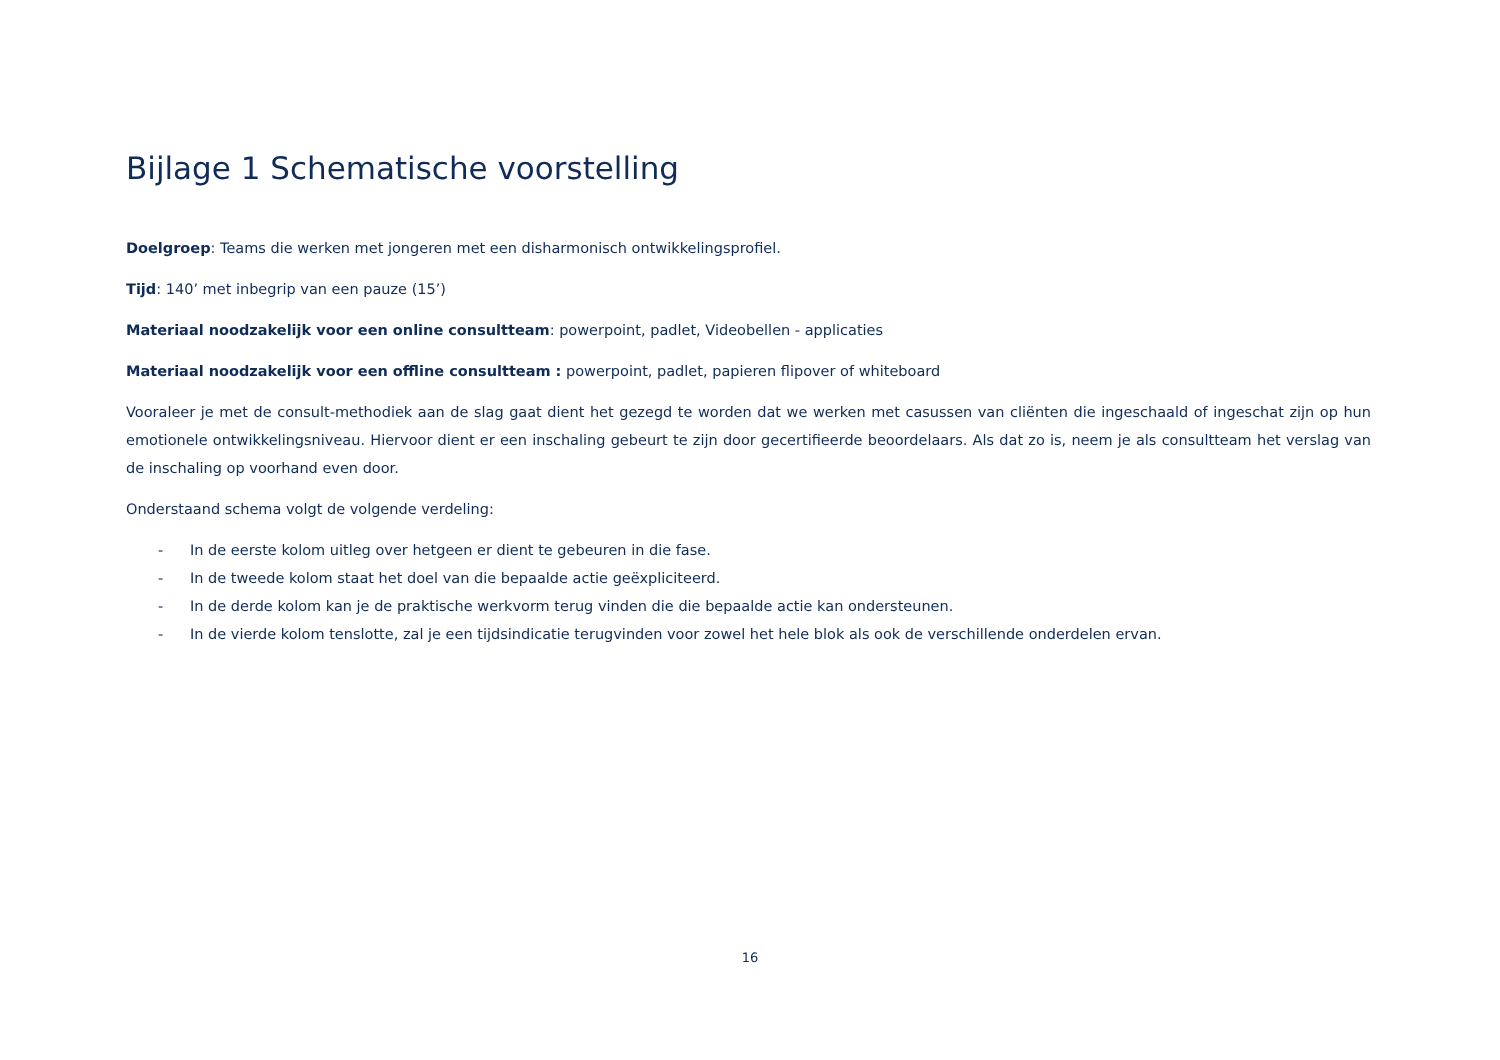Bijlage 1 Schematische voorstelling
Doelgroep: Teams die werken met jongeren met een disharmonisch ontwikkelingsprofiel.
Tijd: 140’ met inbegrip van een pauze (15’)
Materiaal noodzakelijk voor een online consultteam: powerpoint, padlet, Videobellen - applicaties
Materiaal noodzakelijk voor een offline consultteam : powerpoint, padlet, papieren flipover of whiteboard
Vooraleer je met de consult-methodiek aan de slag gaat dient het gezegd te worden dat we werken met casussen van cliënten die ingeschaald of ingeschat zijn op hun emotionele ontwikkelingsniveau. Hiervoor dient er een inschaling gebeurt te zijn door gecertifieerde beoordelaars. Als dat zo is, neem je als consultteam het verslag van de inschaling op voorhand even door.
Onderstaand schema volgt de volgende verdeling:
- In de eerste kolom uitleg over hetgeen er dient te gebeuren in die fase.
- In de tweede kolom staat het doel van die bepaalde actie geëxpliciteerd.
- In de derde kolom kan je de praktische werkvorm terug vinden die die bepaalde actie kan ondersteunen.
- In de vierde kolom tenslotte, zal je een tijdsindicatie terugvinden voor zowel het hele blok als ook de verschillende onderdelen ervan.
16